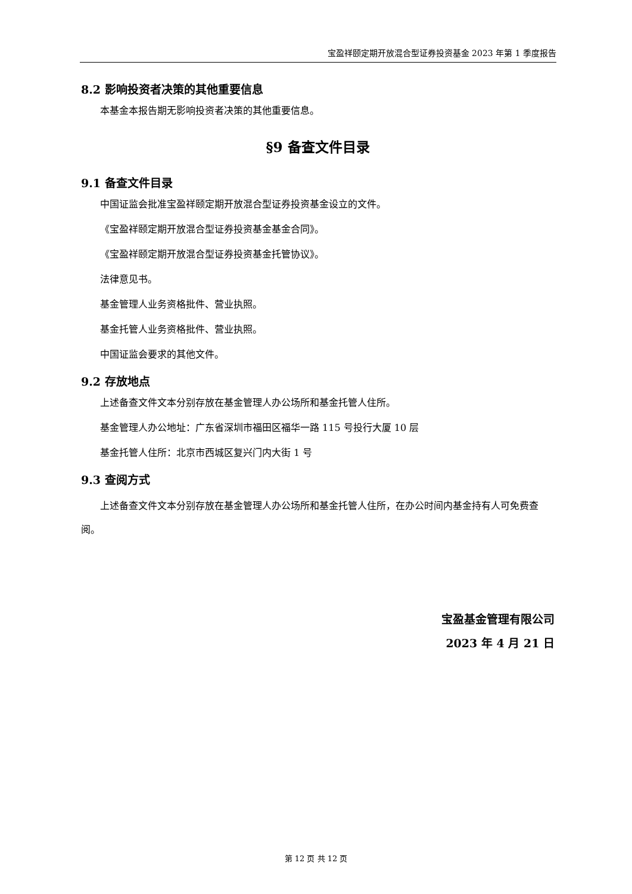宝盈祥颐定期开放混合型证券投资基金 2023 年第 1 季度报告
8.2 影响投资者决策的其他重要信息
本基金本报告期无影响投资者决策的其他重要信息。
§9 备查文件目录
9.1 备查文件目录
中国证监会批准宝盈祥颐定期开放混合型证券投资基金设立的文件。
《宝盈祥颐定期开放混合型证券投资基金基金合同》。
《宝盈祥颐定期开放混合型证券投资基金托管协议》。
法律意见书。
基金管理人业务资格批件、营业执照。
基金托管人业务资格批件、营业执照。
中国证监会要求的其他文件。
9.2 存放地点
上述备查文件文本分别存放在基金管理人办公场所和基金托管人住所。
基金管理人办公地址：广东省深圳市福田区福华一路 115 号投行大厦 10 层
基金托管人住所：北京市西城区复兴门内大街 1 号
9.3 查阅方式
上述备查文件文本分别存放在基金管理人办公场所和基金托管人住所，在办公时间内基金持有人可免费查阅。
宝盈基金管理有限公司
2023 年 4 月 21 日
第 12 页 共 12 页